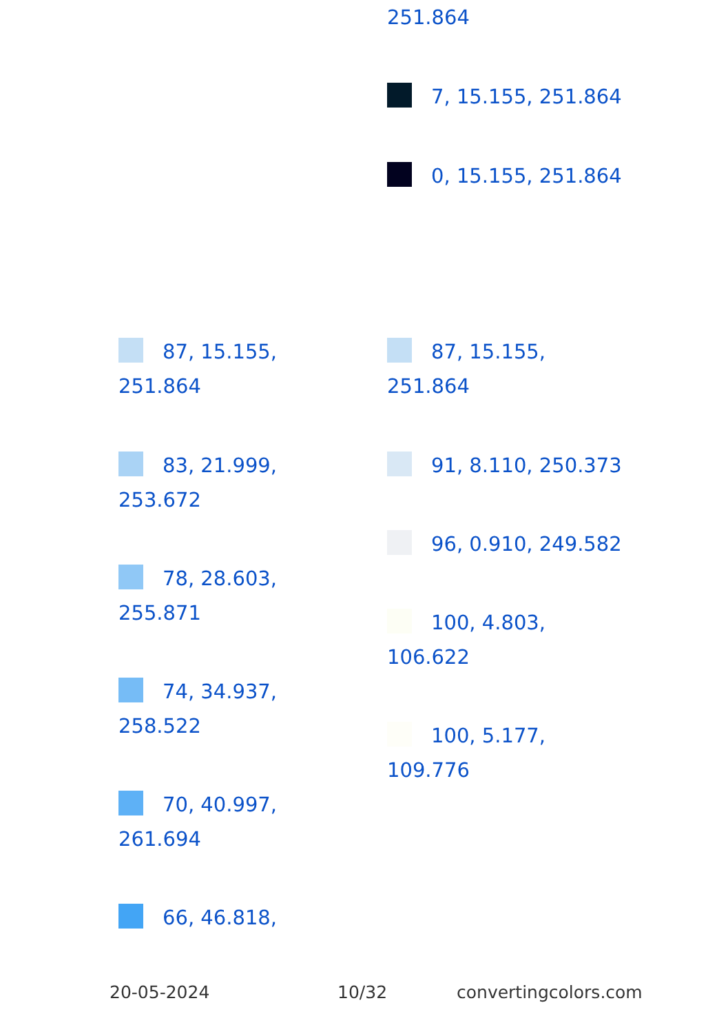251.864
7, 15.155, 251.864
0, 15.155, 251.864
87, 15.155, 251.864
83, 21.999, 253.672
78, 28.603, 255.871
74, 34.937, 258.522
70, 40.997, 261.694
66, 46.818,
87, 15.155, 251.864
91, 8.110, 250.373
96, 0.910, 249.582
100, 4.803, 106.622
100, 5.177, 109.776
20-05-2024 10/32 convertingcolors.com